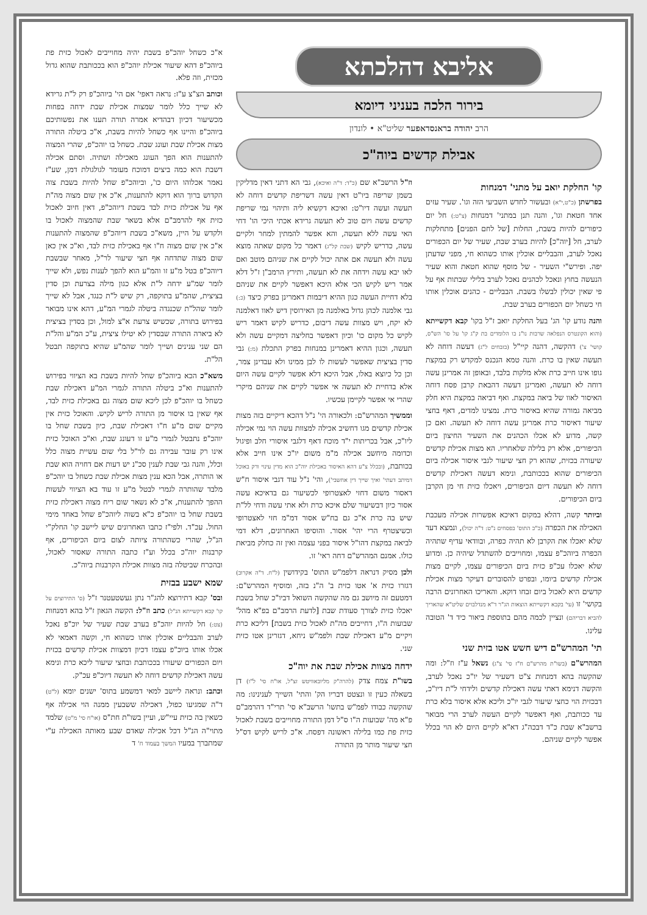אליבא דהלכתא
בירור הלכה בעניני דיומא
הרב יהודה בראנסדאפער שליט"א • לונדון
אבילת קדשים ביוה"כ
קו' החלקת יואב על מתני' דמנחות
בפרשתן (כ"ט,י"א) ובעשור לחדש השביעי הזה וגו'. שעיר עזים אחד חטאת וגו', והנה תנן במתני' דמנחות (צ"ט:) חל יום כיפורים להיות בשבת, החלות [של לחם הפנים] מתחלקות לערב, חל [יוה"כ] להיות בערב שבת, שעיר של יום הכפורים נאכל לערב, והבבליים אוכלין אותו כשהוא חי, מפני שדעתן יפה. ופירש"י השעיר - של מוסף שהוא חטאת והוא שעיר הנעשה בחוץ ונאכל לכהנים נאכל לערב בלילי שבתות אף על פי שאין יכולין לבשלו בשבת. הבבליים - כהנים אוכלין אותו חי כשחל יום הכפורים בערב שבת.
והנה נודע קו' הג' בעל החלקת יואב ז"ל בקו' קבא דקשייתא (והוא הקונטרס הנפלאה שרבות נו"נ בו הלומדים בת ק"ג קו' על סו' הש"ס, קושי' צ') דהקשה, דהנה קיי"ל (בזבחים ל"ג) דעשה דוחה לא תעשה שאין בו כרת. והנה טמא הנכנס למקדש רק במקצת גופו אינו חייב כרת אלא מלקות בלבד, ובאופן זה אמרינן עשה דוחה לא תעשה, ואמרינן דעשה דהבאת קרבן פסח דוחה האיסור לאוו של ביאה במקצת. ואף דביאה במקצת היא חלק מביאה גמורה שהיא באיסור כרת. נמצינו למדים, דאף בחצי שיעור דאיסור כרת אמרינן עשה דוחה לא תעשה. ואם כן קשה, מדוע לא אכלו הכהנים את השעיר החיצון ביום הכיפורים, אלא רק בלילה שלאחריו. הא מצות אכילת קדשים שיעורה בכזית, שהוא רק חצי שיעור לגבי איסור אכילה ביום הכיפורים שהוא בככותבת, ונימא דעשה דאכילת קדשים דוחה לא תעשה דיום הכיפורים, ויאכלו כזית חי מן הקרבן ביום הכיפורים.
וביותר קשה, דהלא במקום דאיכא אפשרות אכילה מעכבת האכילה את הכפרה (כ"כ התוס' בפסחים נ"ט: ד"ה יכול), ונמצא דעד שלא יאכלו את הקרבן לא תהיה כפרה, ובוודאי עדיף שתהיה הכפרה ביוהכ"פ עצמו, ומחוייבים להשתדל שיהיה כן. ומדוע שלא יאכלו עכ"פ כזית ביום הכיפורים עצמו, לקיים מצות אכילת קדשים ביומו, ובפרט להסוברים דעיקר מצות אכילת קדשים היא לאכול ביום זבחו דוקא. והאריכו האחרונים הרבה בקושי' זו (עי' בקבא דקשייתא הוצאות הג"ר ד"א מנדלבוים שליט"א שהאריך להביא דבריהם) ונציין לכמה מהם בתוספת ביאור כיד ד' הטובה עלינו.
תי' המהרש"ם דיש חשש אטו בזית שני
המהרש"ם (בשו"ת מהרש"ם ח"ז סי' צ"ג) נשאל ע"ז וז"ל: ומה שהקשה בהא דמנחות צ"ט דשעיר של יו"כ נאכל לערב, והקשה דנימא דאתי עשה דאכילת קדשים ולידחי ל"ת דיו"כ, דבכזית הוי כחצי שיעור לגבי יו"כ וליכא אלא איסור בלא כרת עד ככותבת, ואף דאפשר לקיים העשה לערב הרי מבואר ברשב"א שבת כ"ד דבכה"ג דא"א לקיים היום לא הוי בכלל אפשר לקיים שניהם.
וז"ל הרשב"א שם (כ"ד: ד"ה ואיכא), גבי הא דתני דאין מדליקין בשמן שריפה ביו"ט דאין עשה דשריפת קדשים דוחה לא תעשה ועשה דיו"ט: ואיכא דקשיא ליה ותיהוי נמי שריפת קדשים עשה ויום טוב לא תעשה גרידא אכתי היכי הו' דחי האי עשה ללא תעשה, והא אפשר להמתין למחר ולקיים עשה, כדריש לקיש (שבת קל"ג) דאמר כל מקום שאתה מוצא עשה ולא תעשה אם אתה יכול לקיים את שניהם מוטב ואם לאו יבא עשה וידחה את לא תעשה, ותירץ הרמב"ן ז"ל דלא אמר ריש לקיש הכי אלא היכא דאפשר לקיים את שניהם בלא דחיית העשה כגון ההיא דיבמות דאמרינן בפרק כיצד (כ:) גבי אלמנה לכהן גדול באלמנה מן האירוסין דיש לאוו דאלמנה לא יקח, ויש מצוות עשה דיבום, כדריש לקיש דאמר ריש לקיש כל מקום כו' וכיון דאפשר בחליצה דמקיים עשה ולא תעשה, וכגון ההיא דאמרינן במנחות בפרק התכלת (מ:) גבי סדין בציצית שאפשר לעשות לו לבן ממינו ולא עבדינן צמר, וכן כל כיוצא באלו, אבל היכא דלא אפשר לקיים עשה היום אלא בדחיית לא תעשה אי אפשר לקיים את שניהם מיקרי שהרי אי אפשר לקיימן עכשיו.
וממשיך המהרש"ם: ולכאורה הי' נ"ל דהכא דיקיים בזה מצות אכילת קדשים מגו דחשיב אכילה למצוות עשה הוי נמי אכילה ליו"כ, אבל בכריתות י"ד מוכח דאף דלגבי איסורי חלב ופיגול וכדומה מיחשב אכילה מ"מ משום יו"כ אינו חייב אלא בכותבת, (ובכלל צ"ע דהא האיסור באכילת יוה"כ הוא מדין עינוי ורק באוכל דמיתב דעתי' ואיך שייך דין אחשבי'), והי' נ"ל עוד דגבי איסור ח"ש דאסור משום דחזי לאצטרופי לכשיעור גם בדאיכא עשה אסור כיון דבשיעור שלם איכא כרת ולא אתי עשה ודחי לל"ת שיש בה כרת א"כ גם בח"ש אסור דמ"מ חזי לאצטרופי וכשיצטרף הרי יהי' אסור. והוסיפו האחרונים, דלא דמי לביאה במקצת דהו"ל איסור בפני עצמה ואין זה כחלק מביאת כולו. אמנם המהרש"ם דחה ראי' זו.
ולכן מסיק דנראה דלפמ"ש התוס' בקידושין (ל"ח. ד"ה אקרוב) דגזרו כזית א' אטו כזית ב' ה"נ בזה, ומוסיף המהרש"ם: דמטעם זה מיושב גם מה שהקשה השואל דביו"כ שחל בשבת יאכלו כזית לצורך סעודת שבת [לדעת הרמב"ם בפ"א מהל' שבועות ה"ו, דחייבים מה"ת לאכול כזית בשבת] דליכא כרת ויקיים מ"ע דאכילת שבת ולפמ"ש ניחא, דגזרינן אטו כזית שני.
ידחה מצוות אכילת שבת את יוה"כ
בשו"ת צמח צדק (להרה"ק מליובאוויטש זצ"ל, או"ח סי' ל"ו) דן בשאלה כעין זו ונצטט דבריו הק' והתי' השייך לענינינו: מה שהקשה כבודו לפמ"ש בתשו' הרשב"א סי' תרי"ד דהרמב"ם פ"א מה' שבועות ה"ו ס"ל דמן התורה מחוייבים בשבת לאכול כזית פת כמו בלילה ראשונה דפסח. א"כ לריש לקיש דס"ל חצי שיעור מותר מן התורה
א"כ כשחל יוהכ"פ בשבת יהיה מחוייבים לאכול כזית פת ביוהכ"פ דהא שיעור אכילת יוהכ"פ הוא בככותבת שהוא גדול מכזית, וזה פלא.
וכותב הצ"צ ע"ז: נראה דאפי' אם הי' ביוהכ"פ רק ל"ת גרידא לא שייך כלל לומר שמצות אכילת שבת ידחה בפחות מכשיעור דכיון דבהדיא אמרה תורה תענו את נפשותיכם ביוהכ"פ והיינו אף כשחל להיות בשבת, א"כ ביטלה התורה מצות אכילת שבת ועונג שבת. כשחל בו יוהכ"פ, שהרי המצוה להתענות הוא הפך העונג מאכילה ושתיה. וסתם אכילה דשבת הוא כמה ביצים דמוכח מעומר לגולגולת דמן, שע"ז נאמר אכלוהו היום כו', וביוהכ"פ שחל להיות בשבת צוה הקדוש ברוך הוא דוקא להתענות, א"כ אין שום מצוה מה"ת אף על אכילת כזית לבד בשבת דיוהכ"פ, דאין חיוב לאכול כזית אף להרמב"ם אלא בשאר שבת שהמצוה לאכול בו ולקדש על היין, משא"כ בשבת דיוהכ"פ שהמצוה להתענות א"כ אין שום מצוה ח"ו אף באכילת כזית לבד, וא"כ אין כאן שום מצוה שתדחה אף חצי שיעור לר"ל, מאחר שבשבת דיוהכ"פ בטל מ"ע זו והמ"ע הוא להפך לענות נפש, ולא שייך לומר שמ"ע ידחה ל"ת אלא כגון מילה בצרעת וכן סדין בציצית, שהמ"ע בתוקפה, רק שיש ל"ת כנגד, אבל לא שייך לומר שהל"ת שכנגדה ביטלה לגמרי המ"ע, דהא אינו מבואר בפירוש בתורה, שכשיש צרעת א"צ למול, וכן בסדין בציצית לא ביארה התורה שבסדין לא יטילו ציצית, ע"כ המ"ע והל"ת הם שני ענינים ושייך לומר שהמ"ע שהיא בתוקפה תבטל הל"ת.
משא"כ הכא ביוהכ"פ שחל להיות בשבת בא הציווי בפירוש להתענות וא"כ ביטלה התורה לגמרי המ"ע דאכילת שבת כשחל בו יוהכ"פ לכן ליכא שום מצוה גם באכילת כזית לבד, אף שאין בו איסור מן התורה לריש לקיש. והאוכל כזית אין מקיים שום מ"ע ח"ו דאכילת שבת, כיון בשבת שחל בו יוהכ"פ נתבטל לגמרי מ"ע זו דעונג שבת, וא"כ האוכל כזית אינו רק עובר עבירה גם לר"ל בלי שום עשיית מצוה כלל וכלל, והנה גבי שבת לענין סכ"נ יש דעות אם דחויה הוא שבת או הותרה, אבל הכא ענין מצות אכילת שבת כשחל בו יוהכ"פ מלבד שהותרה לגמרי לבטל מ"ע זו עוד בא הציווי לעשות ההפך להתענות, א"כ לא נשאר שום ריח מצוה דאכילת כזית בשבת שחל בו יוהכ"פ כ"א בשוה ליוהכ"פ שחל באחד מימי החול. עכ"ד. ולפי"ז כתבו האחרונים שיש ליישב קו' החלק"י הנ"ל, שהרי כשהתורה ציותה לצום ביום הכיפורים, אף קרבנות יוה"כ בכלל וע"ז כתבה התורה שאסור לאכול, ובהכרח שביטלה בזה מצוות אכילת הקרבנות ביוה"כ.
שמא ישבע בבזית
ובס' קבא דתירוצא להג"ר נתן געשטעטנר ז"ל (ס' התירוצים על קו' קבא דקשייתא הנ"ל) כתב וז"ל: הקשה הגאון ז"ל בהא דמנחות (צט:) חל להיות יוהכ"פ בערב שבת שעיר של יוכ"פ נאכל לערב והבבליים אוכלין אותו כשהוא חי, וקשה דאמאי לא אכלו אותו ביוכ"פ עצמו דכיון דמצוות אכילת קדשים בכזית ויום הכפורים שיעורו בככותבת ובחצי שיעור ליכא כרת ונימא עשה דאכילת קדשים דוחה לא תעשה דיוכ"פ עכ"ק.
וכתב: ונראה ליישב למאי דמשמע בתוס' ישנים יומא (ל"ט) ד"ה שמגיעו כפול, דאכילה ששבעין ממנה הוי אכילה אף כשאין בה כזית עיי"ש, ועיין בשו"ת חת"ס (או"ח סי' מ"ט) שלמד מתוי"ה הנ"ל דכל אכילה שאדם שבע מאותה האכילה ע"י שמתברך במעיו המשך בעמוד ח' ד